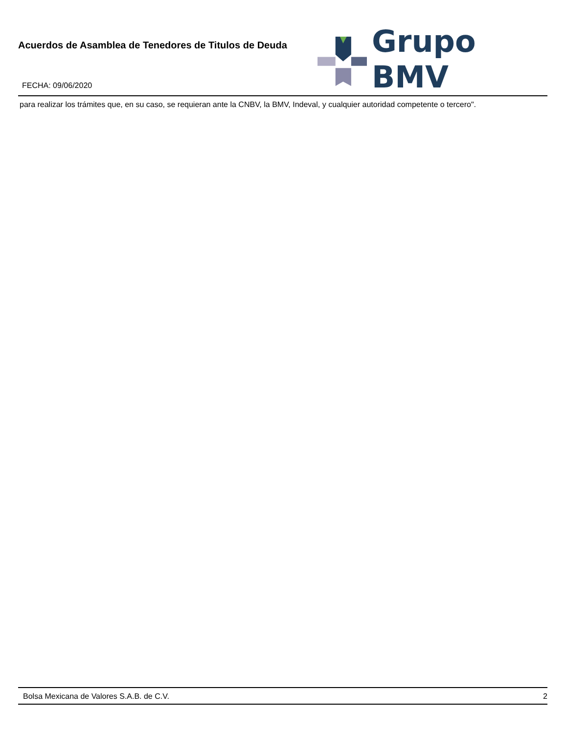Acuerdos de Asamblea de Tenedores de Titulos de Deuda
FECHA: 09/06/2020
Grupo BMV
para realizar los trámites que, en su caso, se requieran ante la CNBV, la BMV, Indeval, y cualquier autoridad competente o tercero".
Bolsa Mexicana de Valores S.A.B. de C.V. 2